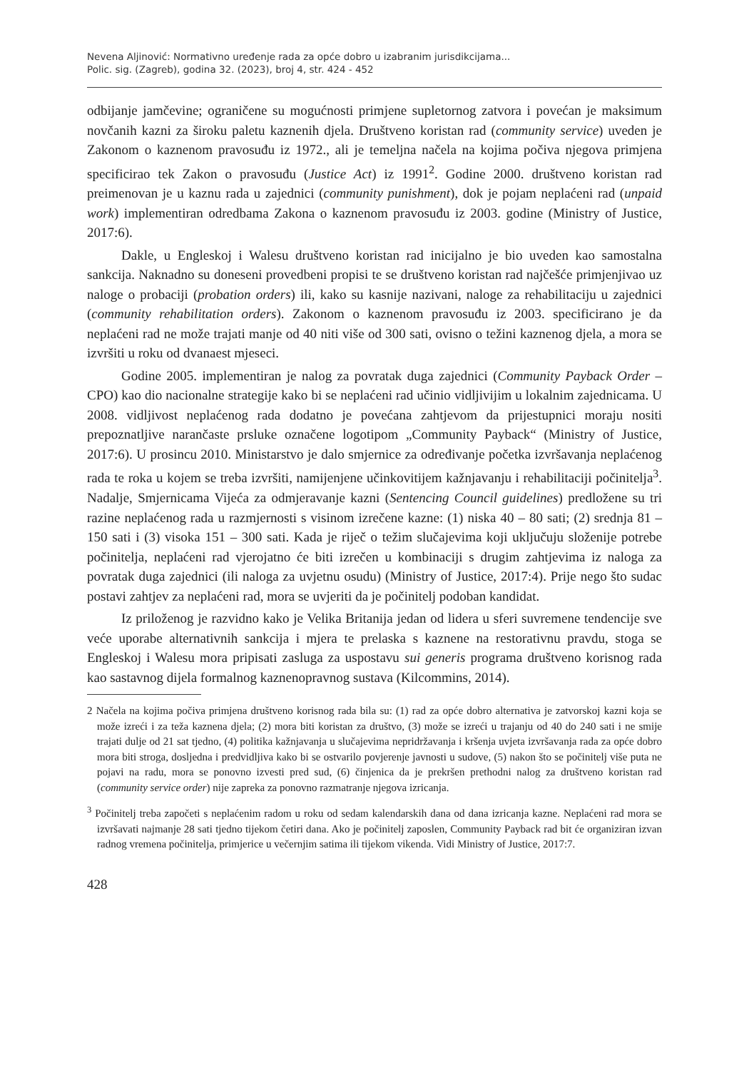Nevena Aljinović: Normativno uređenje rada za opće dobro u izabranim jurisdikcijama...
Polic. sig. (Zagreb), godina 32. (2023), broj 4, str. 424 - 452
odbijanje jamčevine; ograničene su mogućnosti primjene supletornog zatvora i povećan je maksimum novčanih kazni za široku paletu kaznenih djela. Društveno koristan rad (community service) uveden je Zakonom o kaznenom pravosuđu iz 1972., ali je temeljna načela na kojima počiva njegova primjena specificirao tek Zakon o pravosuđu (Justice Act) iz 1991<sup>2</sup>. Godine 2000. društveno koristan rad preimenovan je u kaznu rada u zajednici (community punishment), dok je pojam neplaćeni rad (unpaid work) implementiran odredbama Zakona o kaznenom pravosuđu iz 2003. godine (Ministry of Justice, 2017:6).
Dakle, u Engleskoj i Walesu društveno koristan rad inicijalno je bio uveden kao samostalna sankcija. Naknadno su doneseni provedbeni propisi te se društveno koristan rad najčešće primjenjivao uz naloge o probaciji (probation orders) ili, kako su kasnije nazivani, naloge za rehabilitaciju u zajednici (community rehabilitation orders). Zakonom o kaznenom pravosuđu iz 2003. specificirano je da neplaćeni rad ne može trajati manje od 40 niti više od 300 sati, ovisno o težini kaznenog djela, a mora se izvršiti u roku od dvanaest mjeseci.
Godine 2005. implementiran je nalog za povratak duga zajednici (Community Payback Order – CPO) kao dio nacionalne strategije kako bi se neplaćeni rad učinio vidljivijim u lokalnim zajednicama. U 2008. vidljivost neplaćenog rada dodatno je povećana zahtjevom da prijestupnici moraju nositi prepoznatljive narančaste prsluke označene logotipom „Community Payback“ (Ministry of Justice, 2017:6). U prosincu 2010. Ministarstvo je dalo smjernice za određivanje početka izvršavanja neplaćenog rada te roka u kojem se treba izvršiti, namijenjene učinkovitijem kažnjavanju i rehabilitaciji počinitelja<sup>3</sup>. Nadalje, Smjernicama Vijeća za odmjeravanje kazni (Sentencing Council guidelines) predložene su tri razine neplaćenog rada u razmjernosti s visinom izrečene kazne: (1) niska 40 – 80 sati; (2) srednja 81 – 150 sati i (3) visoka 151 – 300 sati. Kada je riječ o težim slučajevima koji uključuju složenije potrebe počinitelja, neplaćeni rad vjerojatno će biti izrečen u kombinaciji s drugim zahtjevima iz naloga za povratak duga zajednici (ili naloga za uvjetnu osudu) (Ministry of Justice, 2017:4). Prije nego što sudac postavi zahtjev za neplaćeni rad, mora se uvjeriti da je počinitelj podoban kandidat.
Iz priloženog je razvidno kako je Velika Britanija jedan od lidera u sferi suvremene tendencije sve veće uporabe alternativnih sankcija i mjera te prelaska s kaznene na restorativnu pravdu, stoga se Engleskoj i Walesu mora pripisati zasluga za uspostavu sui generis programa društveno korisnog rada kao sastavnog dijela formalnog kaznenopravnog sustava (Kilcommins, 2014).
2 Načela na kojima počiva primjena društveno korisnog rada bila su: (1) rad za opće dobro alternativa je zatvorskoj kazni koja se može izreći i za teža kaznena djela; (2) mora biti koristan za društvo, (3) može se izreći u trajanju od 40 do 240 sati i ne smije trajati dulje od 21 sat tjedno, (4) politika kažnjavanja u slučajevima nepridržavanja i kršenja uvjeta izvršavanja rada za opće dobro mora biti stroga, dosljedna i predvidljiva kako bi se ostvarilo povjerenje javnosti u sudove, (5) nakon što se počinitelj više puta ne pojavi na radu, mora se ponovno izvesti pred sud, (6) činjenica da je prekršen prethodni nalog za društveno koristan rad (community service order) nije zapreka za ponovno razmatranje njegova izricanja.
<sup>3</sup> Počinitelj treba započeti s neplaćenim radom u roku od sedam kalendarskih dana od dana izricanja kazne. Neplaćeni rad mora se izvršavati najmanje 28 sati tjedno tijekom četiri dana. Ako je počinitelj zaposlen, Community Payback rad bit će organiziran izvan radnog vremena počinitelja, primjerice u večernjim satima ili tijekom vikenda. Vidi Ministry of Justice, 2017:7.
428